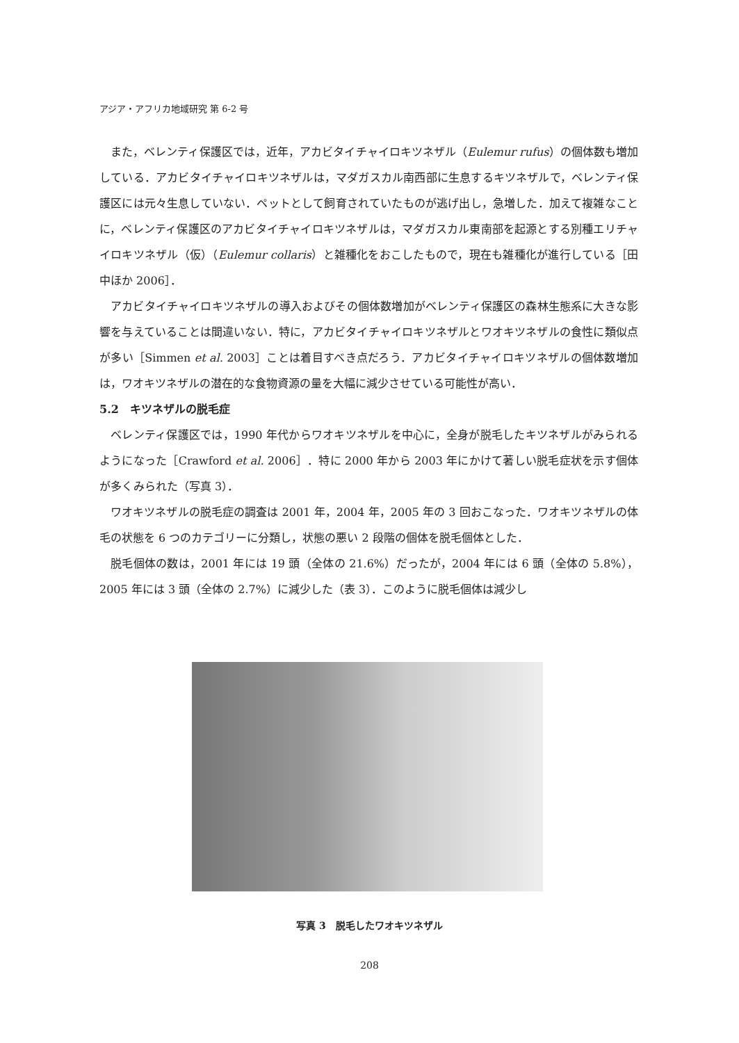アジア・アフリカ地域研究 第 6-2 号
また，ベレンティ保護区では，近年，アカビタイチャイロキツネザル（Eulemur rufus）の個体数も増加している．アカビタイチャイロキツネザルは，マダガスカル南西部に生息するキツネザルで，ベレンティ保護区には元々生息していない．ペットとして飼育されていたものが逃げ出し，急増した．加えて複雑なことに，ベレンティ保護区のアカビタイチャイロキツネザルは，マダガスカル東南部を起源とする別種エリチャイロキツネザル（仮）（Eulemur collaris）と雑種化をおこしたもので，現在も雑種化が進行している［田中ほか 2006］．
アカビタイチャイロキツネザルの導入およびその個体数増加がベレンティ保護区の森林生態系に大きな影響を与えていることは間違いない．特に，アカビタイチャイロキツネザルとワオキツネザルの食性に類似点が多い［Simmen et al. 2003］ことは着目すべき点だろう．アカビタイチャイロキツネザルの個体数増加は，ワオキツネザルの潜在的な食物資源の量を大幅に減少させている可能性が高い．
5.2　キツネザルの脱毛症
ベレンティ保護区では，1990 年代からワオキツネザルを中心に，全身が脱毛したキツネザルがみられるようになった［Crawford et al. 2006］．特に 2000 年から 2003 年にかけて著しい脱毛症状を示す個体が多くみられた（写真 3）．
ワオキツネザルの脱毛症の調査は 2001 年，2004 年，2005 年の 3 回おこなった．ワオキツネザルの体毛の状態を 6 つのカテゴリーに分類し，状態の悪い 2 段階の個体を脱毛個体とした．
脱毛個体の数は，2001 年には 19 頭（全体の 21.6%）だったが，2004 年には 6 頭（全体の 5.8%），2005 年には 3 頭（全体の 2.7%）に減少した（表 3）．このように脱毛個体は減少し
写真 3　脱毛したワオキツネザル
208